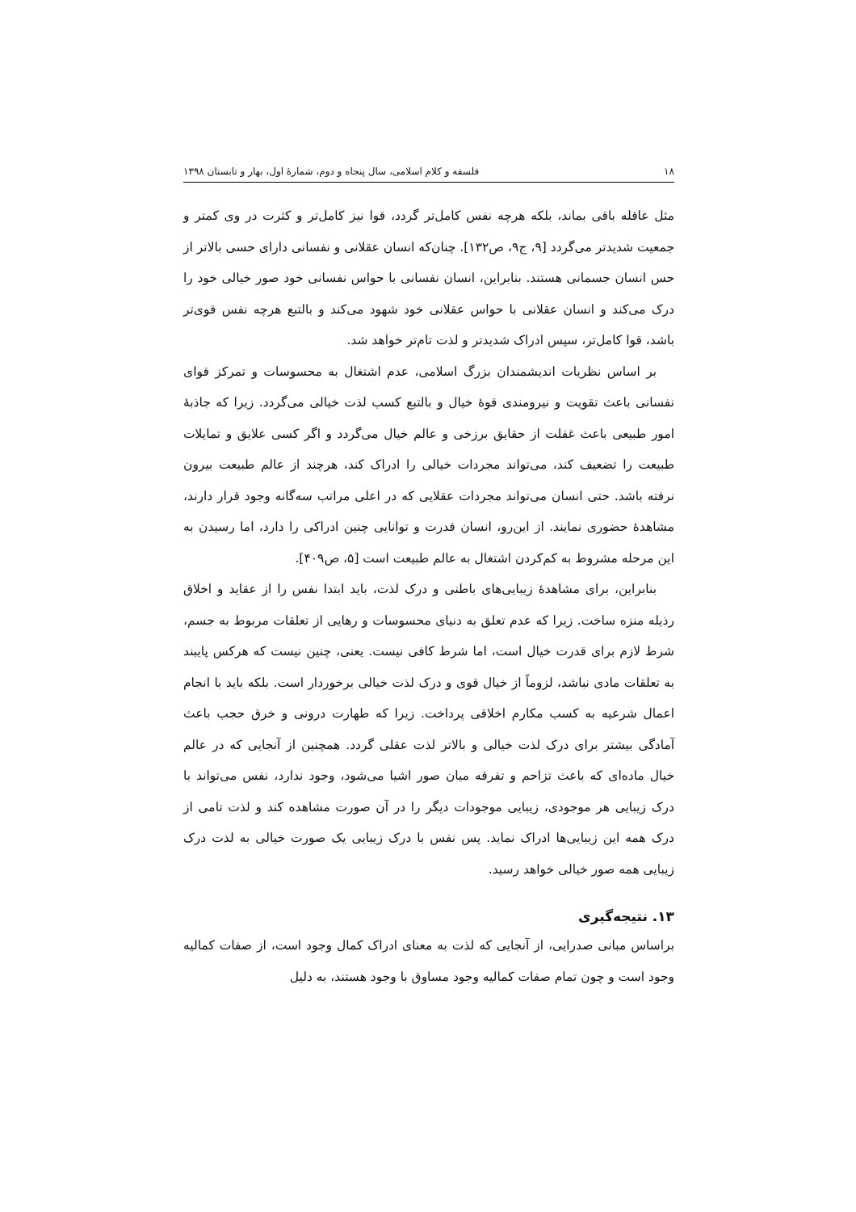۱۸ فلسفه و کلام اسلامی، سال پنجاه و دوم، شمارهٔ اول، بهار و تابستان ۱۳۹۸
مثل عاقله باقی بماند، بلکه هرچه نفس کامل‌تر گردد، قوا نیز کامل‌تر و کثرت در وی کمتر و جمعیت شدیدتر می‌گردد [۹، ج۹، ص۱۳۲]. چنان‌که انسان عقلانی و نفسانی دارای حسی بالاتر از حس انسان جسمانی هستند. بنابراین، انسان نفسانی با حواس نفسانی خود صور خیالی خود را درک می‌کند و انسان عقلانی با حواس عقلانی خود شهود می‌کند و بالتبع هرچه نفس قوی‌تر باشد، قوا کامل‌تر، سپس ادراک شدیدتر و لذت تام‌تر خواهد شد.
بر اساس نظریات اندیشمندان بزرگ اسلامی، عدم اشتغال به محسوسات و تمرکز قوای نفسانی باعث تقویت و نیرومندی قوهٔ خیال و بالتبع کسب لذت خیالی می‌گردد. زیرا که جاذبهٔ امور طبیعی باعث غفلت از حقایق برزخی و عالم خیال می‌گردد و اگر کسی علایق و تمایلات طبیعت را تضعیف کند، می‌تواند مجردات خیالی را ادراک کند، هرچند از عالم طبیعت بیرون نرفته باشد. حتی انسان می‌تواند مجردات عقلایی که در اعلی مراتب سه‌گانه وجود قرار دارند، مشاهدهٔ حضوری نمایند. از این‌رو، انسان قدرت و توانایی چنین ادراکی را دارد، اما رسیدن به این مرحله مشروط به کم‌کردن اشتغال به عالم طبیعت است [۵، ص۴۰۹].
بنابراین، برای مشاهدهٔ زیبایی‌های باطنی و درک لذت، باید ابتدا نفس را از عقاید و اخلاق رذیله منزه ساخت. زیرا که عدم تعلق به دنیای محسوسات و رهایی از تعلقات مربوط به جسم، شرط لازم برای قدرت خیال است، اما شرط کافی نیست. یعنی، چنین نیست که هرکس پایبند به تعلقات مادی نباشد، لزوماً از خیال قوی و درک لذت خیالی برخوردار است. بلکه باید با انجام اعمال شرعیه به کسب مکارم اخلاقی پرداخت. زیرا که طهارت درونی و خرق حجب باعث آمادگی بیشتر برای درک لذت خیالی و بالاتر لذت عقلی گردد. همچنین از آنجایی که در عالم خیال ماده‌ای که باعث تزاحم و تفرقه میان صور اشیا می‌شود، وجود ندارد، نفس می‌تواند با درک زیبایی هر موجودی، زیبایی موجودات دیگر را در آن صورت مشاهده کند و لذت تامی از درک همه این زیبایی‌ها ادراک نماید. پس نفس با درک زیبایی یک صورت خیالی به لذت درک زیبایی همه صور خیالی خواهد رسید.
۱۳. نتیجه‌گیری
براساس مبانی صدرایی، از آنجایی که لذت به معنای ادراک کمال وجود است، از صفات کمالیه وجود است و چون تمام صفات کمالیه وجود مساوق با وجود هستند، به دلیل